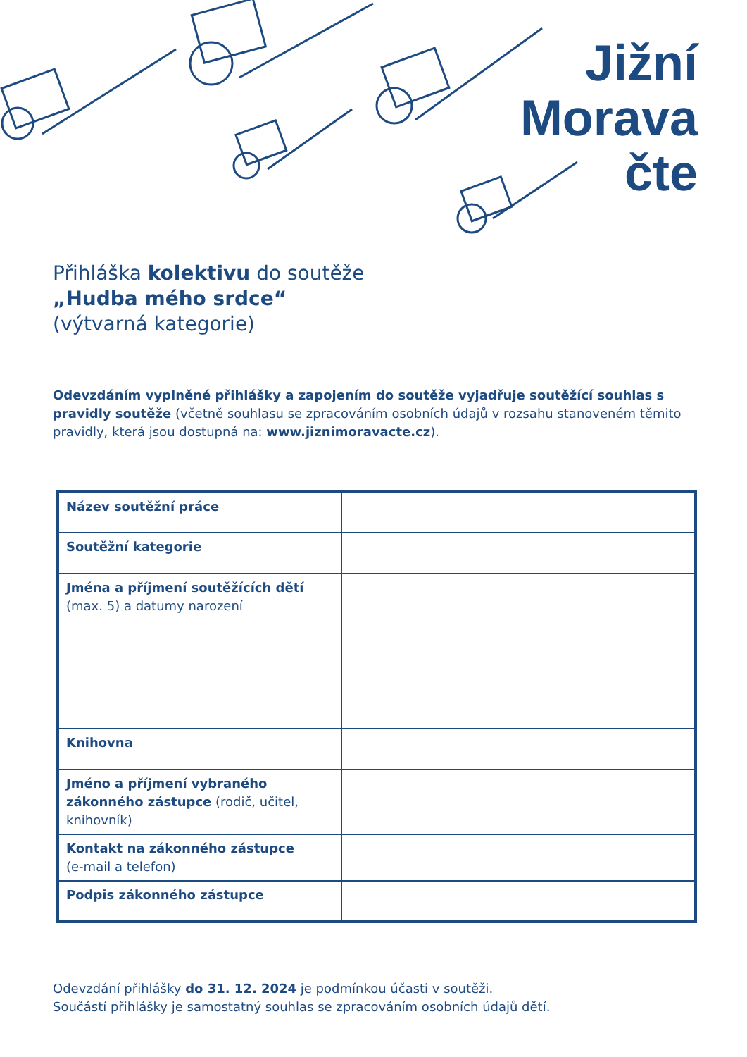Jižní
Morava
čte
Přihláška kolektivu do soutěže
„Hudba mého srdce“
(výtvarná kategorie)
Odevzdáním vyplněné přihlášky a zapojením do soutěže vyjadřuje soutěžící souhlas s pravidly soutěže (včetně souhlasu se zpracováním osobních údajů v rozsahu stanoveném těmito pravidly, která jsou dostupná na: www.jiznimoravacte.cz).
| Název soutěžní práce | |
| Soutěžní kategorie | |
| Jména a příjmení soutěžících dětí (max. 5) a datumy narození | |
| Knihovna | |
| Jméno a příjmení vybraného zákonného zástupce (rodič, učitel, knihovník) | |
| Kontakt na zákonného zástupce (e-mail a telefon) | |
| Podpis zákonného zástupce | |
Odevzdání přihlášky do 31. 12. 2024 je podmínkou účasti v soutěži.
Součástí přihlášky je samostatný souhlas se zpracováním osobních údajů dětí.